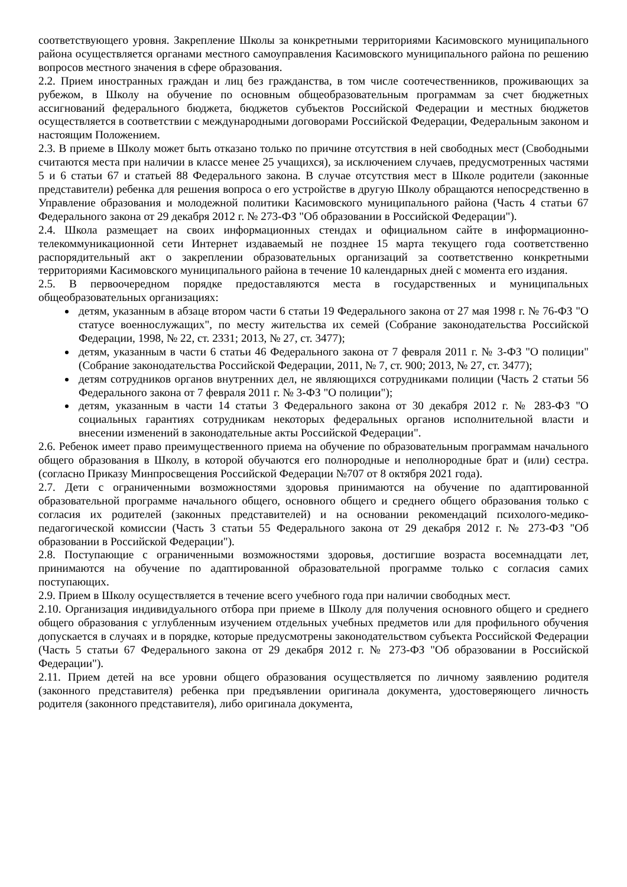соответствующего уровня. Закрепление Школы за конкретными территориями Касимовского муниципального района осуществляется органами местного самоуправления Касимовского муниципального района по решению вопросов местного значения в сфере образования.
2.2. Прием иностранных граждан и лиц без гражданства, в том числе соотечественников, проживающих за рубежом, в Школу на обучение по основным общеобразовательным программам за счет бюджетных ассигнований федерального бюджета, бюджетов субъектов Российской Федерации и местных бюджетов осуществляется в соответствии с международными договорами Российской Федерации, Федеральным законом и настоящим Положением.
2.3. В приеме в Школу может быть отказано только по причине отсутствия в ней свободных мест (Свободными считаются места при наличии в классе менее 25 учащихся), за исключением случаев, предусмотренных частями 5 и 6 статьи 67 и статьей 88 Федерального закона. В случае отсутствия мест в Школе родители (законные представители) ребенка для решения вопроса о его устройстве в другую Школу обращаются непосредственно в Управление образования и молодежной политики Касимовского муниципального района (Часть 4 статьи 67 Федерального закона от 29 декабря 2012 г. № 273-ФЗ "Об образовании в Российской Федерации").
2.4. Школа размещает на своих информационных стендах и официальном сайте в информационно-телекоммуникационной сети Интернет издаваемый не позднее 15 марта текущего года соответственно распорядительный акт о закреплении образовательных организаций за соответственно конкретными территориями Касимовского муниципального района в течение 10 календарных дней с момента его издания.
2.5. В первоочередном порядке предоставляются места в государственных и муниципальных общеобразовательных организациях:
детям, указанным в абзаце втором части 6 статьи 19 Федерального закона от 27 мая 1998 г. № 76-ФЗ "О статусе военнослужащих", по месту жительства их семей (Собрание законодательства Российской Федерации, 1998, № 22, ст. 2331; 2013, № 27, ст. 3477);
детям, указанным в части 6 статьи 46 Федерального закона от 7 февраля 2011 г. № 3-ФЗ "О полиции" (Собрание законодательства Российской Федерации, 2011, № 7, ст. 900; 2013, № 27, ст. 3477);
детям сотрудников органов внутренних дел, не являющихся сотрудниками полиции (Часть 2 статьи 56 Федерального закона от 7 февраля 2011 г. № 3-ФЗ "О полиции");
детям, указанным в части 14 статьи 3 Федерального закона от 30 декабря 2012 г. № 283-ФЗ "О социальных гарантиях сотрудникам некоторых федеральных органов исполнительной власти и внесении изменений в законодательные акты Российской Федерации".
2.6. Ребенок имеет право преимущественного приема на обучение по образовательным программам начального общего образования в Школу, в которой обучаются его полнородные и неполнородные брат и (или) сестра.(согласно Приказу Минпросвещения Российской Федерации №707 от 8 октября 2021 года).
2.7. Дети с ограниченными возможностями здоровья принимаются на обучение по адаптированной образовательной программе начального общего, основного общего и среднего общего образования только с согласия их родителей (законных представителей) и на основании рекомендаций психолого-медико-педагогической комиссии (Часть 3 статьи 55 Федерального закона от 29 декабря 2012 г. № 273-ФЗ "Об образовании в Российской Федерации").
2.8. Поступающие с ограниченными возможностями здоровья, достигшие возраста восемнадцати лет, принимаются на обучение по адаптированной образовательной программе только с согласия самих поступающих.
2.9. Прием в Школу осуществляется в течение всего учебного года при наличии свободных мест.
2.10. Организация индивидуального отбора при приеме в Школу для получения основного общего и среднего общего образования с углубленным изучением отдельных учебных предметов или для профильного обучения допускается в случаях и в порядке, которые предусмотрены законодательством субъекта Российской Федерации (Часть 5 статьи 67 Федерального закона от 29 декабря 2012 г. № 273-ФЗ "Об образовании в Российской Федерации").
2.11. Прием детей на все уровни общего образования осуществляется по личному заявлению родителя (законного представителя) ребенка при предъявлении оригинала документа, удостоверяющего личность родителя (законного представителя), либо оригинала документа,